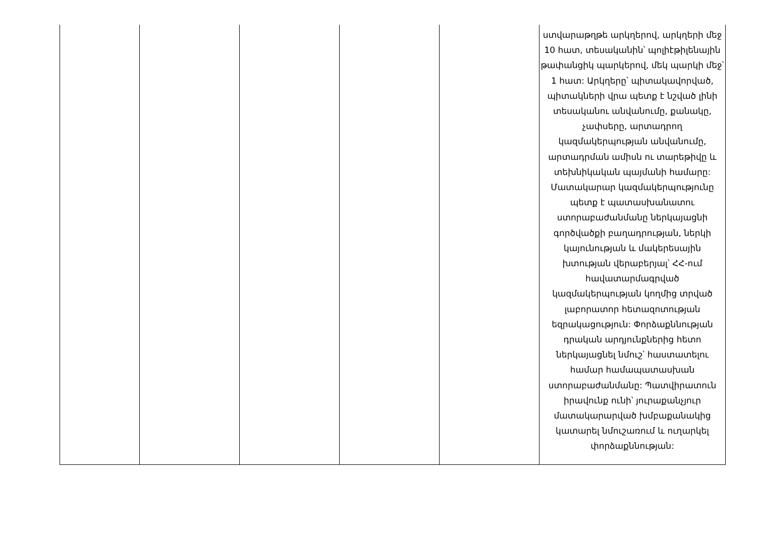| | | | | | ստվարաթղթե արկղերով, արկղերի մեջ 10 հատ, տեսականին՝ պոլիէթիլենային թափանցիկ պարկերով, մեկ պարկի մեջ՝ 1 հատ: Արկղերը՝ պիտակավորված, պիտակների վրա պետք է նշված լինի տեսականու անվանումը, քանակը, չափսերը, արտադրող կազմակերպության անվանումը, արտադրման ամիսն ու տարեթիվը և տեխնիկական պայմանի համարը: Մատակարար կազմակերպությունը պետք է պատասխանատու ստորաբաժանմանը ներկայացնի գործվածքի բաղադրության, ներկի կայունության և մակերեսային խտության վերաբերյալ՝ ՀՀ-ում հավատարմագրված կազմակերպության կողմից տրված լաբորատոր հետազոտության եզրակացություն: Փորձաքննության դրական արդյունքներից հետո ներկայացնել նմուշ՝ հաստատելու համար համապատասխան ստորաբաժանմանը: Պատվիրատուն իրավունք ունի՝ յուրաքանչյուր մատակարարված խմբաքանակից կատարել նմուշառում և ուղարկել փորձաքննության: |